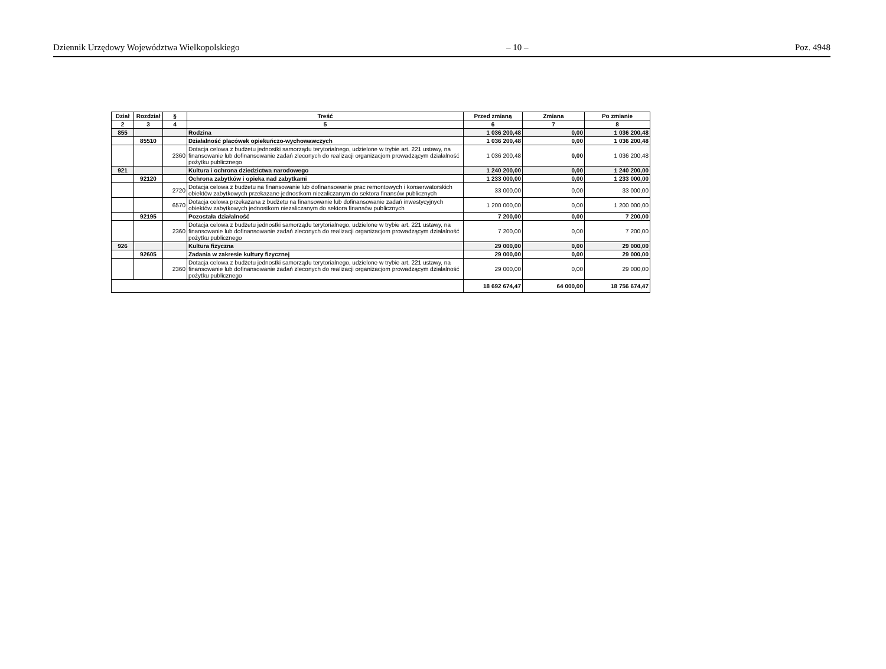Dziennik Urzędowy Województwa Wielkopolskiego – 10 – Poz. 4948
| Dział | Rozdział | § | Treść | Przed zmianą | Zmiana | Po zmianie |
| --- | --- | --- | --- | --- | --- | --- |
| 2 | 3 | 4 | 5 | 6 | 7 | 8 |
| 855 | | | Rodzina | 1 036 200,48 | 0,00 | 1 036 200,48 |
| | 85510 | | Działalność placówek opiekuńczo-wychowawczych | 1 036 200,48 | 0,00 | 1 036 200,48 |
| | | 2360 | Dotacja celowa z budżetu jednostki samorządu terytorialnego, udzielone w trybie art. 221 ustawy, na finansowanie lub dofinansowanie zadań zleconych do realizacji organizacjom prowadzącym działalność pożytku publicznego | 1 036 200,48 | 0,00 | 1 036 200,48 |
| 921 | | | Kultura i ochrona dziedzictwa narodowego | 1 240 200,00 | 0,00 | 1 240 200,00 |
| | 92120 | | Ochrona zabytków i opieka nad zabytkami | 1 233 000,00 | 0,00 | 1 233 000,00 |
| | | 2720 | Dotacja celowa z budżetu na finansowanie lub dofinansowanie prac remontowych i konserwatorskich obiektów zabytkowych przekazane jednostkom niezaliczanym do sektora finansów publicznych | 33 000,00 | 0,00 | 33 000,00 |
| | | 6570 | Dotacja celowa przekazana z budżetu na finansowanie lub dofinansowanie zadań inwestycyjnych obiektów zabytkowych jednostkom niezaliczanym do sektora finansów publicznych | 1 200 000,00 | 0,00 | 1 200 000,00 |
| | 92195 | | Pozostała działalność | 7 200,00 | 0,00 | 7 200,00 |
| | | 2360 | Dotacja celowa z budżetu jednostki samorządu terytorialnego, udzielone w trybie art. 221 ustawy, na finansowanie lub dofinansowanie zadań zleconych do realizacji organizacjom prowadzącym działalność pożytku publicznego | 7 200,00 | 0,00 | 7 200,00 |
| 926 | | | Kultura fizyczna | 29 000,00 | 0,00 | 29 000,00 |
| | 92605 | | Zadania w zakresie kultury fizycznej | 29 000,00 | 0,00 | 29 000,00 |
| | | 2360 | Dotacja celowa z budżetu jednostki samorządu terytorialnego, udzielone w trybie art. 221 ustawy, na finansowanie lub dofinansowanie zadań zleconych do realizacji organizacjom prowadzącym działalność pożytku publicznego | 29 000,00 | 0,00 | 29 000,00 |
| | | | | 18 692 674,47 | 64 000,00 | 18 756 674,47 |